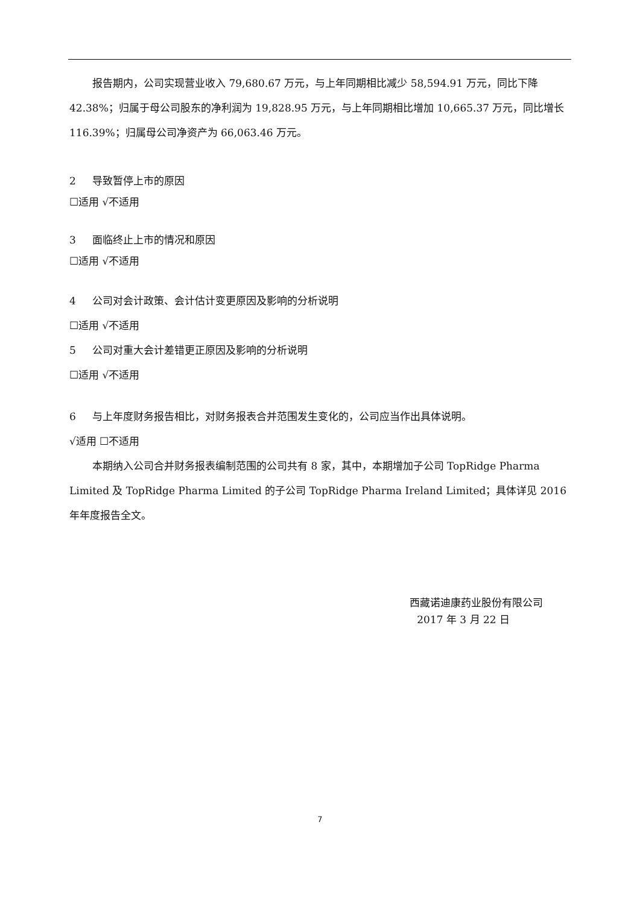报告期内，公司实现营业收入 79,680.67 万元，与上年同期相比减少 58,594.91 万元，同比下降 42.38%；归属于母公司股东的净利润为 19,828.95 万元，与上年同期相比增加 10,665.37 万元，同比增长 116.39%；归属母公司净资产为 66,063.46 万元。
2 导致暂停上市的原因
☐适用 √不适用
3 面临终止上市的情况和原因
☐适用 √不适用
4 公司对会计政策、会计估计变更原因及影响的分析说明
☐适用 √不适用
5 公司对重大会计差错更正原因及影响的分析说明
☐适用 √不适用
6 与上年度财务报告相比，对财务报表合并范围发生变化的，公司应当作出具体说明。
√适用 ☐不适用
本期纳入公司合并财务报表编制范围的公司共有 8 家，其中，本期增加子公司 TopRidge Pharma Limited 及 TopRidge Pharma Limited 的子公司 TopRidge Pharma Ireland Limited；具体详见 2016 年年度报告全文。
西藏诺迪康药业股份有限公司
2017 年 3 月 22 日
7